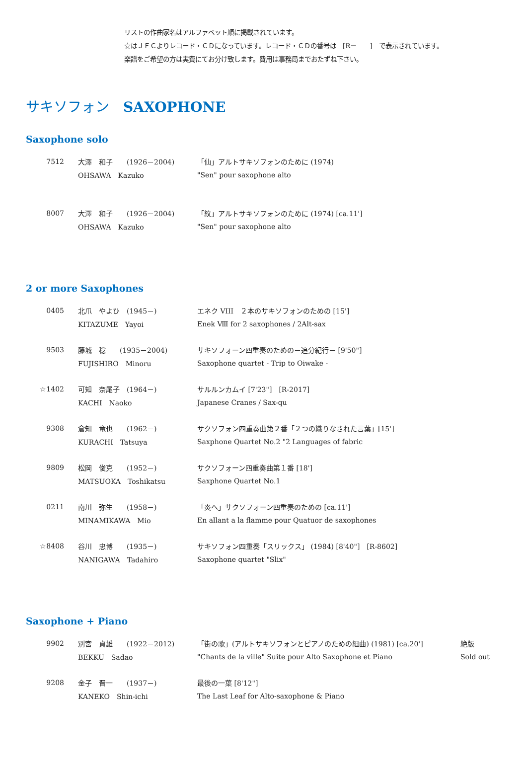リストの作曲家名はアルファベット順に掲載されています。
☆はＪＦＣよりレコード・ＣＤになっています。レコード・ＣＤの番号は　[R－　　]　で表示されています。
楽譜をご希望の方は実費にてお分け致します。費用は事務局までおたずね下さい。
サキソフォン　SAXOPHONE
Saxophone solo
| 7512 | 大澤 和子 (1926－2004) | 「仙」アルトサキソフォンのために (1974) |
| | OHSAWA Kazuko | "Sen" pour saxophone alto |
| 8007 | 大澤 和子 (1926－2004) | 「紋」アルトサキソフォンのために (1974) [ca.11'] |
| | OHSAWA Kazuko | "Sen" pour saxophone alto |
2 or more Saxophones
| 0405 | 北爪 やよひ (1945－) | エネク VIII ２本のサキソフォンのための [15'] |
| | KITAZUME Yayoi | Enek Ⅷ for 2 saxophones / 2Alt-sax |
| 9503 | 藤城 稔 (1935－2004) | サキソフォーン四重奏のための－追分紀行－ [9'50"] |
| | FUJISHIRO Minoru | Saxophone quartet - Trip to Oiwake - |
| ☆1402 | 可知 奈尾子 (1964－) | サルルンカムイ [7'23"] [R-2017] |
| | KACHI Naoko | Japanese Cranes / Sax-qu |
| 9308 | 倉知 竜也 (1962－) | サクソフォン四重奏曲第２番「２つの織りなされた言葉」[15'] |
| | KURACHI Tatsuya | Saxphone Quartet No.2 "2 Languages of fabric |
| 9809 | 松岡 俊克 (1952－) | サクソフォーン四重奏曲第１番 [18'] |
| | MATSUOKA Toshikatsu | Saxphone Quartet No.1 |
| 0211 | 南川 弥生 (1958－) | 「炎へ」サクソフォーン四重奏のための [ca.11'] |
| | MINAMIKAWA Mio | En allant a la flamme pour Quatuor de saxophones |
| ☆8408 | 谷川 忠博 (1935－) | サキソフォン四重奏「スリックス」 (1984) [8'40"] [R-8602] |
| | NANIGAWA Tadahiro | Saxophone quartet "Slix" |
Saxophone + Piano
| 9902 | 別宮 貞雄 (1922－2012) | 「街の歌」(アルトサキソフォンとピアノのための組曲) (1981) [ca.20'] | 絶版 |
| | BEKKU Sadao | "Chants de la ville" Suite pour Alto Saxophone et Piano | Sold out |
| 9208 | 金子 晋一 (1937－) | 最後の一葉 [8'12"] | |
| | KANEKO Shin-ichi | The Last Leaf for Alto-saxophone & Piano | |